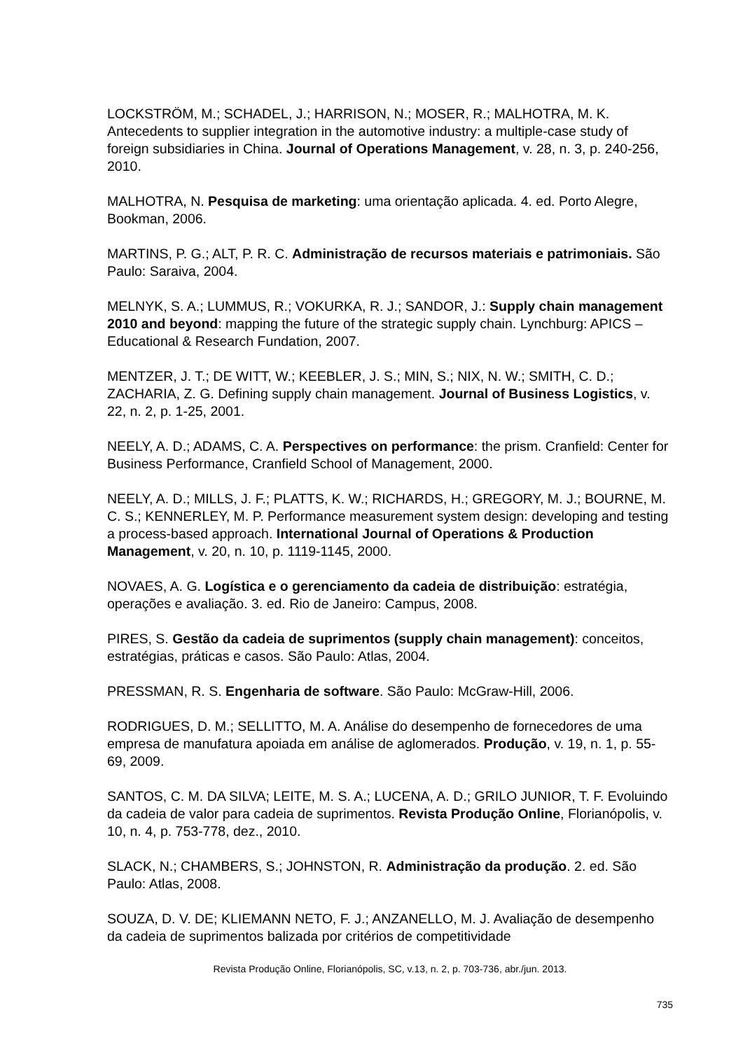LOCKSTRÖM, M.; SCHADEL, J.; HARRISON, N.; MOSER, R.; MALHOTRA, M. K. Antecedents to supplier integration in the automotive industry: a multiple-case study of foreign subsidiaries in China. Journal of Operations Management, v. 28, n. 3, p. 240-256, 2010.
MALHOTRA, N. Pesquisa de marketing: uma orientação aplicada. 4. ed. Porto Alegre, Bookman, 2006.
MARTINS, P. G.; ALT, P. R. C. Administração de recursos materiais e patrimoniais. São Paulo: Saraiva, 2004.
MELNYK, S. A.; LUMMUS, R.; VOKURKA, R. J.; SANDOR, J.: Supply chain management 2010 and beyond: mapping the future of the strategic supply chain. Lynchburg: APICS – Educational & Research Fundation, 2007.
MENTZER, J. T.; DE WITT, W.; KEEBLER, J. S.; MIN, S.; NIX, N. W.; SMITH, C. D.; ZACHARIA, Z. G. Defining supply chain management. Journal of Business Logistics, v. 22, n. 2, p. 1-25, 2001.
NEELY, A. D.; ADAMS, C. A. Perspectives on performance: the prism. Cranfield: Center for Business Performance, Cranfield School of Management, 2000.
NEELY, A. D.; MILLS, J. F.; PLATTS, K. W.; RICHARDS, H.; GREGORY, M. J.; BOURNE, M. C. S.; KENNERLEY, M. P. Performance measurement system design: developing and testing a process-based approach. International Journal of Operations & Production Management, v. 20, n. 10, p. 1119-1145, 2000.
NOVAES, A. G. Logística e o gerenciamento da cadeia de distribuição: estratégia, operações e avaliação. 3. ed. Rio de Janeiro: Campus, 2008.
PIRES, S. Gestão da cadeia de suprimentos (supply chain management): conceitos, estratégias, práticas e casos. São Paulo: Atlas, 2004.
PRESSMAN, R. S. Engenharia de software. São Paulo: McGraw-Hill, 2006.
RODRIGUES, D. M.; SELLITTO, M. A. Análise do desempenho de fornecedores de uma empresa de manufatura apoiada em análise de aglomerados. Produção, v. 19, n. 1, p. 55-69, 2009.
SANTOS, C. M. DA SILVA; LEITE, M. S. A.; LUCENA, A. D.; GRILO JUNIOR, T. F. Evoluindo da cadeia de valor para cadeia de suprimentos. Revista Produção Online, Florianópolis, v. 10, n. 4, p. 753-778, dez., 2010.
SLACK, N.; CHAMBERS, S.; JOHNSTON, R. Administração da produção. 2. ed. São Paulo: Atlas, 2008.
SOUZA, D. V. DE; KLIEMANN NETO, F. J.; ANZANELLO, M. J. Avaliação de desempenho da cadeia de suprimentos balizada por critérios de competitividade
Revista Produção Online, Florianópolis, SC, v.13, n. 2, p. 703-736, abr./jun. 2013.
735